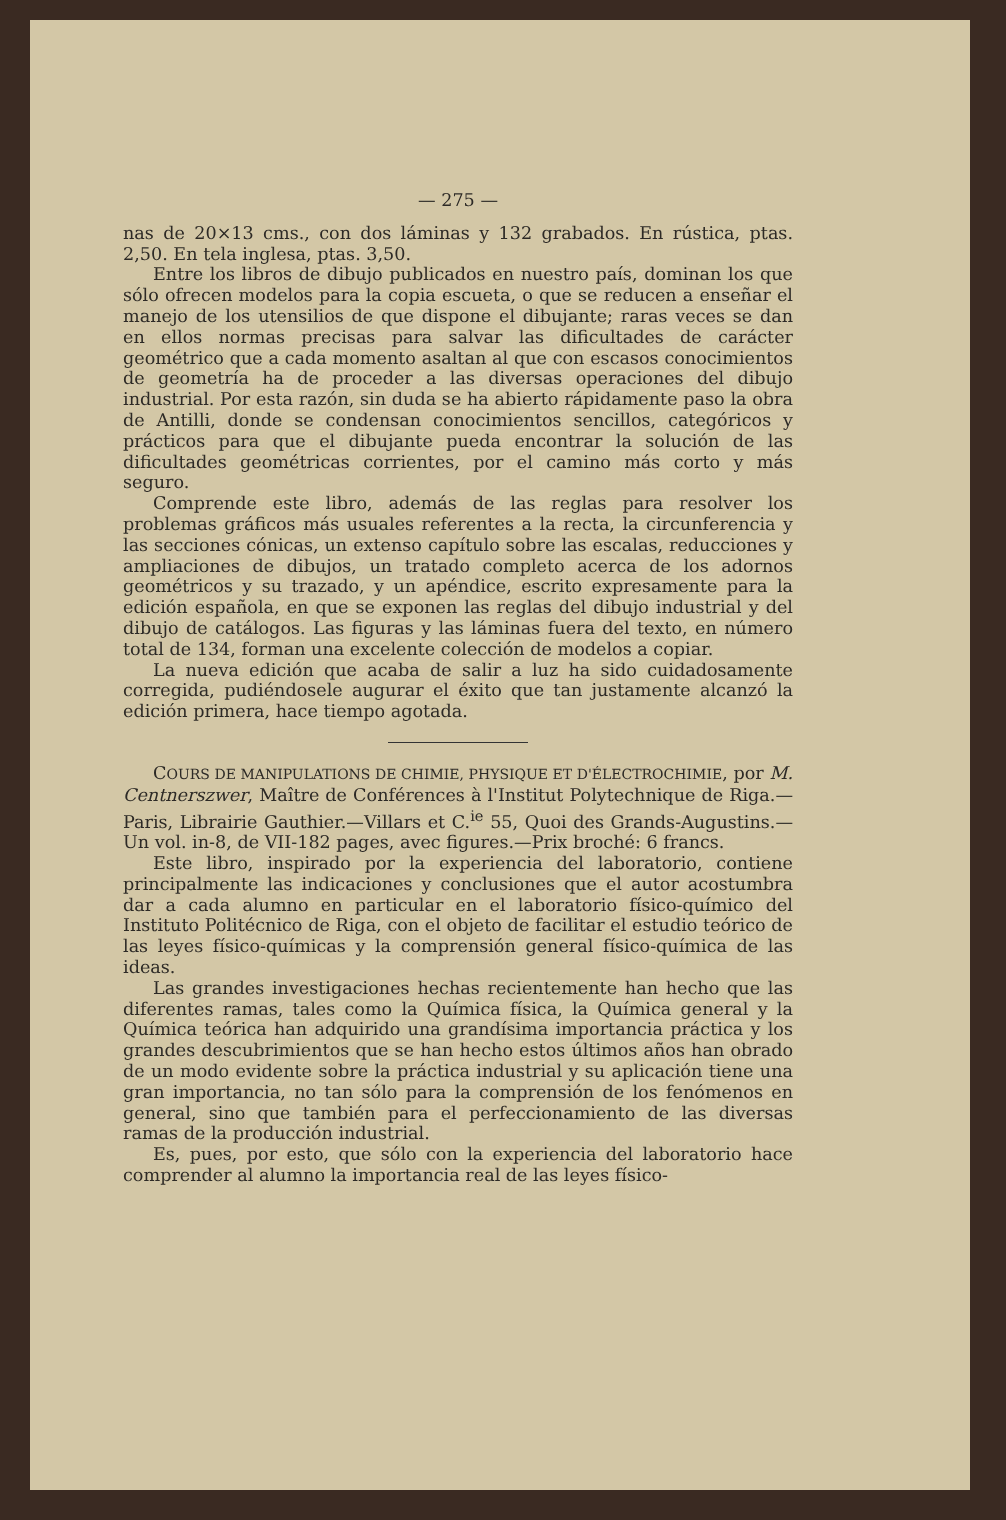— 275 —
nas de 20×13 cms., con dos láminas y 132 grabados. En rústica, ptas. 2,50. En tela inglesa, ptas. 3,50.
Entre los libros de dibujo publicados en nuestro país, dominan los que sólo ofrecen modelos para la copia escueta, o que se reducen a enseñar el manejo de los utensilios de que dispone el dibujante; raras veces se dan en ellos normas precisas para salvar las dificultades de carácter geométrico que a cada momento asaltan al que con escasos conocimientos de geometría ha de proceder a las diversas operaciones del dibujo industrial. Por esta razón, sin duda se ha abierto rápidamente paso la obra de Antilli, donde se condensan conocimientos sencillos, categóricos y prácticos para que el dibujante pueda encontrar la solución de las dificultades geométricas corrientes, por el camino más corto y más seguro.
Comprende este libro, además de las reglas para resolver los problemas gráficos más usuales referentes a la recta, la circunferencia y las secciones cónicas, un extenso capítulo sobre las escalas, reducciones y ampliaciones de dibujos, un tratado completo acerca de los adornos geométricos y su trazado, y un apéndice, escrito expresamente para la edición española, en que se exponen las reglas del dibujo industrial y del dibujo de catálogos. Las figuras y las láminas fuera del texto, en número total de 134, forman una excelente colección de modelos a copiar.
La nueva edición que acaba de salir a luz ha sido cuidadosamente corregida, pudiéndosele augurar el éxito que tan justamente alcanzó la edición primera, hace tiempo agotada.
COURS DE MANIPULATIONS DE CHIMIE, PHYSIQUE ET D'ÉLECTROCHIMIE, por M. Centnerszwer, Maître de Conférences à l'Institut Polytechnique de Riga.—Paris, Librairie Gauthier.—Villars et C.<sup>ie</sup> 55, Quoi des Grands-Augustins.—Un vol. in-8, de VII-182 pages, avec figures.—Prix broché: 6 francs.
Este libro, inspirado por la experiencia del laboratorio, contiene principalmente las indicaciones y conclusiones que el autor acostumbra dar a cada alumno en particular en el laboratorio físico-químico del Instituto Politécnico de Riga, con el objeto de facilitar el estudio teórico de las leyes físico-químicas y la comprensión general físico-química de las ideas.
Las grandes investigaciones hechas recientemente han hecho que las diferentes ramas, tales como la Química física, la Química general y la Química teórica han adquirido una grandísima importancia práctica y los grandes descubrimientos que se han hecho estos últimos años han obrado de un modo evidente sobre la práctica industrial y su aplicación tiene una gran importancia, no tan sólo para la comprensión de los fenómenos en general, sino que también para el perfeccionamiento de las diversas ramas de la producción industrial.
Es, pues, por esto, que sólo con la experiencia del laboratorio hace comprender al alumno la importancia real de las leyes físico-